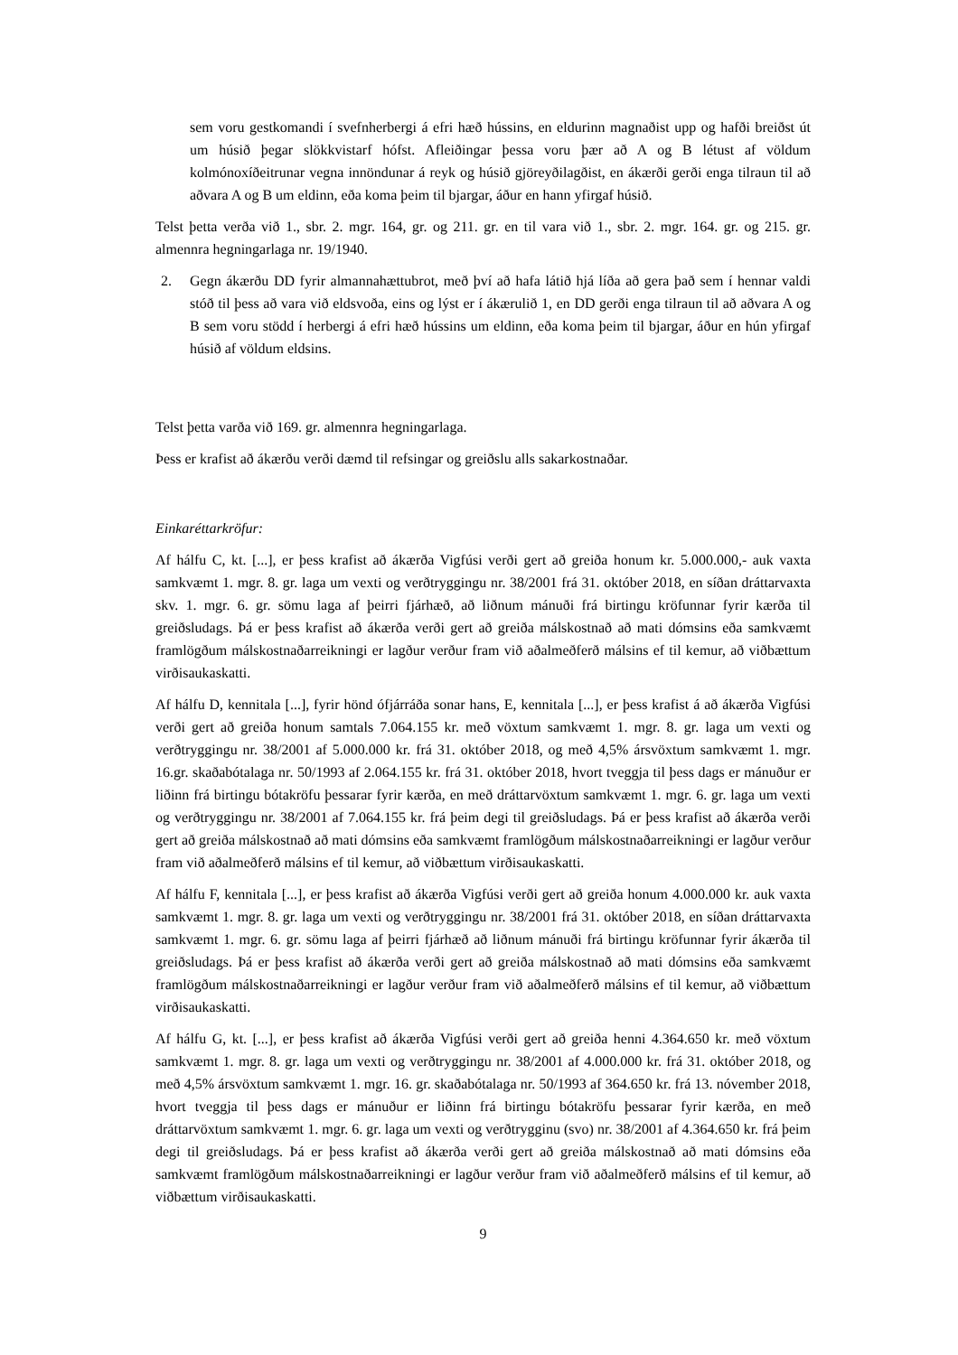sem voru gestkomandi í svefnherbergi á efri hæð hússins, en eldurinn magnaðist upp og hafði breiðst út um húsið þegar slökkvistarf hófst. Afleiðingar þessa voru þær að A og B létust af völdum kolmónoxíðeitrunar vegna innöndunar á reyk og húsið gjöreyðilagðist, en ákærði gerði enga tilraun til að aðvara A og B um eldinn, eða koma þeim til bjargar, áður en hann yfirgaf húsið.
Telst þetta verða við 1., sbr. 2. mgr. 164, gr. og 211. gr. en til vara við 1., sbr. 2. mgr. 164. gr. og 215. gr. almennra hegningarlaga nr. 19/1940.
2. Gegn ákærðu DD fyrir almannahættubrot, með því að hafa látið hjá líða að gera það sem í hennar valdi stóð til þess að vara við eldsvoða, eins og lýst er í ákærulið 1, en DD gerði enga tilraun til að aðvara A og B sem voru stödd í herbergi á efri hæð hússins um eldinn, eða koma þeim til bjargar, áður en hún yfirgaf húsið af völdum eldsins.
Telst þetta varða við 169. gr. almennra hegningarlaga.
Þess er krafist að ákærðu verði dæmd til refsingar og greiðslu alls sakarkostnaðar.
Einkaréttarkröfur:
Af hálfu C, kt. [...], er þess krafist að ákærða Vigfúsi verði gert að greiða honum kr. 5.000.000,- auk vaxta samkvæmt 1. mgr. 8. gr. laga um vexti og verðtryggingu nr. 38/2001 frá 31. október 2018, en síðan dráttarvaxta skv. 1. mgr. 6. gr. sömu laga af þeirri fjárhæð, að liðnum mánuði frá birtingu kröfunnar fyrir kærða til greiðsludags. Þá er þess krafist að ákærða verði gert að greiða málskostnað að mati dómsins eða samkvæmt framlögðum málskostnaðarreikningi er lagður verður fram við aðalmeðferð málsins ef til kemur, að viðbættum virðisaukaskatti.
Af hálfu D, kennitala [...], fyrir hönd ófjárráða sonar hans, E, kennitala [...], er þess krafist á að ákærða Vigfúsi verði gert að greiða honum samtals 7.064.155 kr. með vöxtum samkvæmt 1. mgr. 8. gr. laga um vexti og verðtryggingu nr. 38/2001 af 5.000.000 kr. frá 31. október 2018, og með 4,5% ársvöxtum samkvæmt 1. mgr. 16.gr. skaðabótalaga nr. 50/1993 af 2.064.155 kr. frá 31. október 2018, hvort tveggja til þess dags er mánuður er liðinn frá birtingu bótakröfu þessarar fyrir kærða, en með dráttarvöxtum samkvæmt 1. mgr. 6. gr. laga um vexti og verðtryggingu nr. 38/2001 af 7.064.155 kr. frá þeim degi til greiðsludags. Þá er þess krafist að ákærða verði gert að greiða málskostnað að mati dómsins eða samkvæmt framlögðum málskostnaðarreikningi er lagður verður fram við aðalmeðferð málsins ef til kemur, að viðbættum virðisaukaskatti.
Af hálfu F, kennitala [...], er þess krafist að ákærða Vigfúsi verði gert að greiða honum 4.000.000 kr. auk vaxta samkvæmt 1. mgr. 8. gr. laga um vexti og verðtryggingu nr. 38/2001 frá 31. október 2018, en síðan dráttarvaxta samkvæmt 1. mgr. 6. gr. sömu laga af þeirri fjárhæð að liðnum mánuði frá birtingu kröfunnar fyrir ákærða til greiðsludags. Þá er þess krafist að ákærða verði gert að greiða málskostnað að mati dómsins eða samkvæmt framlögðum málskostnaðarreikningi er lagður verður fram við aðalmeðferð málsins ef til kemur, að viðbættum virðisaukaskatti.
Af hálfu G, kt. [...], er þess krafist að ákærða Vigfúsi verði gert að greiða henni 4.364.650 kr. með vöxtum samkvæmt 1. mgr. 8. gr. laga um vexti og verðtryggingu nr. 38/2001 af 4.000.000 kr. frá 31. október 2018, og með 4,5% ársvöxtum samkvæmt 1. mgr. 16. gr. skaðabótalaga nr. 50/1993 af 364.650 kr. frá 13. nóvember 2018, hvort tveggja til þess dags er mánuður er liðinn frá birtingu bótakröfu þessarar fyrir kærða, en með dráttarvöxtum samkvæmt 1. mgr. 6. gr. laga um vexti og verðtrygginu (svo) nr. 38/2001 af 4.364.650 kr. frá þeim degi til greiðsludags. Þá er þess krafist að ákærða verði gert að greiða málskostnað að mati dómsins eða samkvæmt framlögðum málskostnaðarreikningi er lagður verður fram við aðalmeðferð málsins ef til kemur, að viðbættum virðisaukaskatti.
9